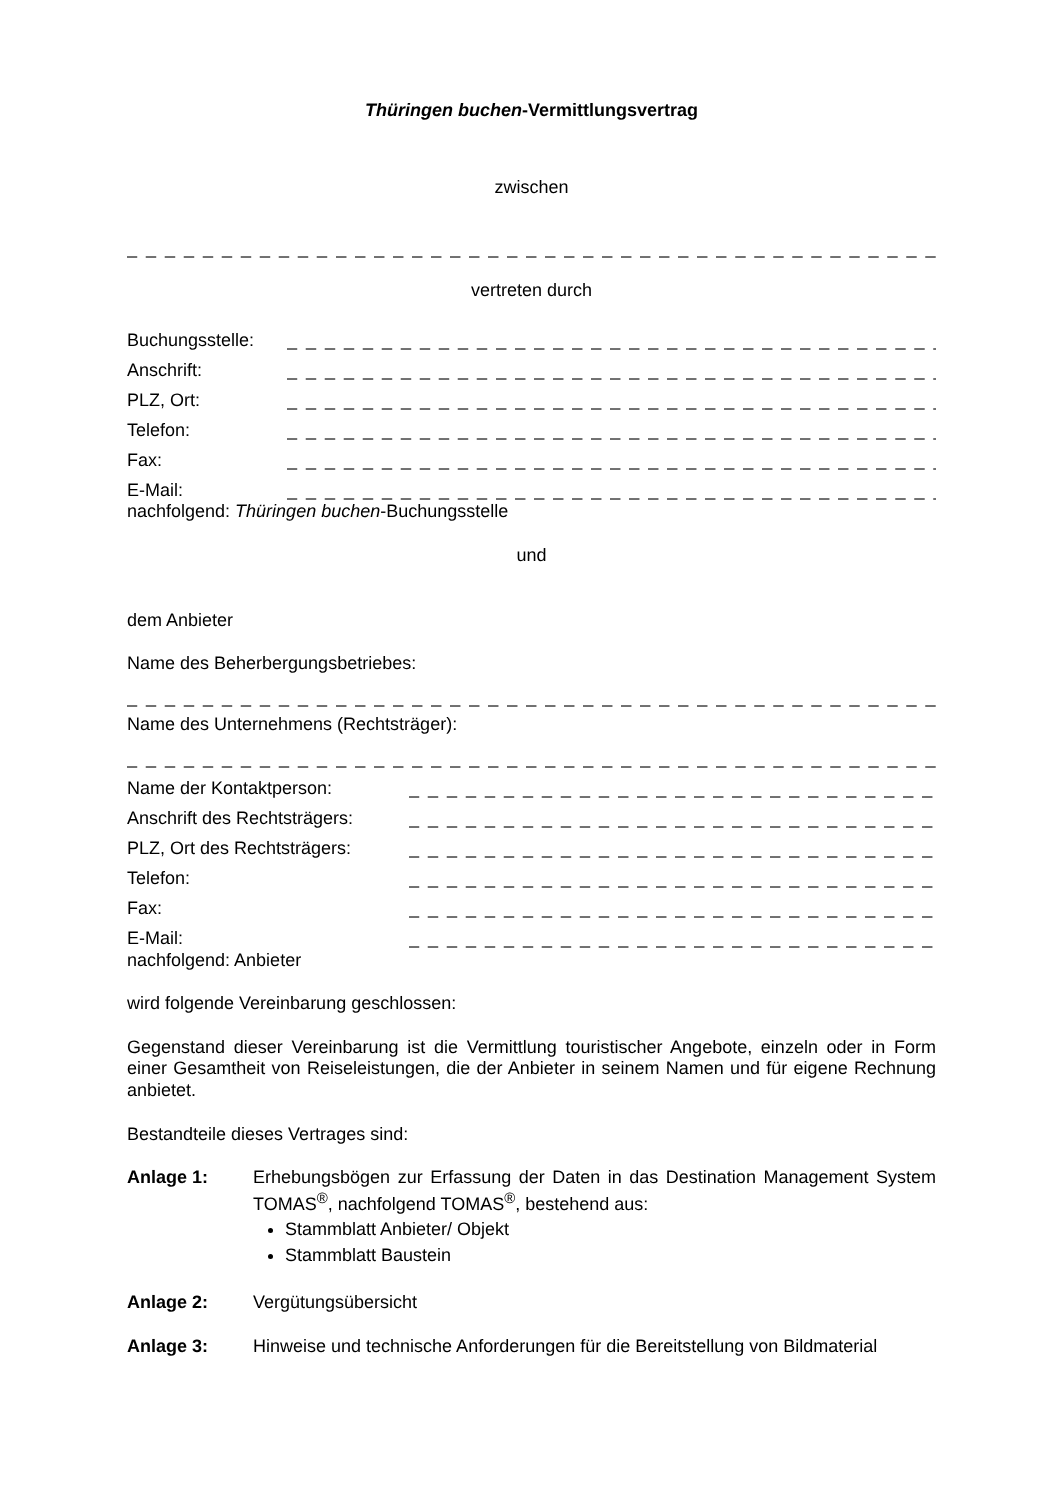Thüringen buchen-Vermittlungsvertrag
zwischen
_ _ _ _ _ _ _ _ _ _ _ _ _ _ _ _ _ _ _ _ _ _ _ _ _ _ _ _ _ _ _ _ _ _ _ _ _ _ _ _ _ _ _ _ _ _ _ _ _ _ _ _ _ _ _
vertreten durch
Buchungsstelle: _ _ _ _ _ _ _ _ _ _ _ _ _ _ _ _ _ _ _ _ _ _ _ _ _ _ _ _ _ _ _ _ _ _ _ _ _ _ _ _ _ _ _ _ _ _
Anschrift: _ _ _ _ _ _ _ _ _ _ _ _ _ _ _ _ _ _ _ _ _ _ _ _ _ _ _ _ _ _ _ _ _ _ _ _ _ _ _ _ _ _ _ _ _ _
PLZ, Ort: _ _ _ _ _ _ _ _ _ _ _ _ _ _ _ _ _ _ _ _ _ _ _ _ _ _ _ _ _ _ _ _ _ _ _ _ _ _ _ _ _ _ _ _ _ _
Telefon: _ _ _ _ _ _ _ _ _ _ _ _ _ _ _ _ _ _ _ _ _ _ _ _ _ _ _ _ _ _ _ _ _ _ _ _ _ _ _ _ _ _ _ _ _ _
Fax: _ _ _ _ _ _ _ _ _ _ _ _ _ _ _ _ _ _ _ _ _ _ _ _ _ _ _ _ _ _ _ _ _ _ _ _ _ _ _ _ _ _ _ _ _ _
E-Mail: _ _ _ _ _ _ _ _ _ _ _ _ _ _ _ _ _ _ _ _ _ _ _ _ _ _ _ _ _ _ _ _ _ _ _ _ _ _ _ _ _ _ _ _ _ _
nachfolgend: Thüringen buchen-Buchungsstelle
und
dem Anbieter
Name des Beherbergungsbetriebes:
_ _ _ _ _ _ _ _ _ _ _ _ _ _ _ _ _ _ _ _ _ _ _ _ _ _ _ _ _ _ _ _ _ _ _ _ _ _ _ _ _ _ _ _ _ _ _ _ _ _ _ _ _ _ _
Name des Unternehmens (Rechtsträger):
_ _ _ _ _ _ _ _ _ _ _ _ _ _ _ _ _ _ _ _ _ _ _ _ _ _ _ _ _ _ _ _ _ _ _ _ _ _ _ _ _ _ _ _ _ _ _ _ _ _ _ _ _ _ _
Name der Kontaktperson: _ _ _ _ _ _ _ _ _ _ _ _ _ _ _ _ _ _ _ _ _ _ _ _ _ _ _ _ _ _ _ _ _ _ _ _ _ _ _ _
Anschrift des Rechtsträgers: _ _ _ _ _ _ _ _ _ _ _ _ _ _ _ _ _ _ _ _ _ _ _ _ _ _ _ _ _ _ _ _ _ _ _ _ _ _ _ _
PLZ, Ort des Rechtsträgers: _ _ _ _ _ _ _ _ _ _ _ _ _ _ _ _ _ _ _ _ _ _ _ _ _ _ _ _ _ _ _ _ _ _ _ _ _ _ _ _
Telefon: _ _ _ _ _ _ _ _ _ _ _ _ _ _ _ _ _ _ _ _ _ _ _ _ _ _ _ _ _ _ _ _ _ _ _ _ _ _ _ _
Fax: _ _ _ _ _ _ _ _ _ _ _ _ _ _ _ _ _ _ _ _ _ _ _ _ _ _ _ _ _ _ _ _ _ _ _ _ _ _ _ _
E-Mail: _ _ _ _ _ _ _ _ _ _ _ _ _ _ _ _ _ _ _ _ _ _ _ _ _ _ _ _ _ _ _ _ _ _ _ _ _ _ _ _
nachfolgend: Anbieter
wird folgende Vereinbarung geschlossen:
Gegenstand dieser Vereinbarung ist die Vermittlung touristischer Angebote, einzeln oder in Form einer Gesamtheit von Reiseleistungen, die der Anbieter in seinem Namen und für eigene Rechnung anbietet.
Bestandteile dieses Vertrages sind:
Anlage 1: Erhebungsbögen zur Erfassung der Daten in das Destination Management System TOMAS<sup>®</sup>, nachfolgend TOMAS<sup>®</sup>, bestehend aus:
Stammblatt Anbieter/ Objekt
Stammblatt Baustein
Anlage 2: Vergütungsübersicht
Anlage 3: Hinweise und technische Anforderungen für die Bereitstellung von Bildmaterial